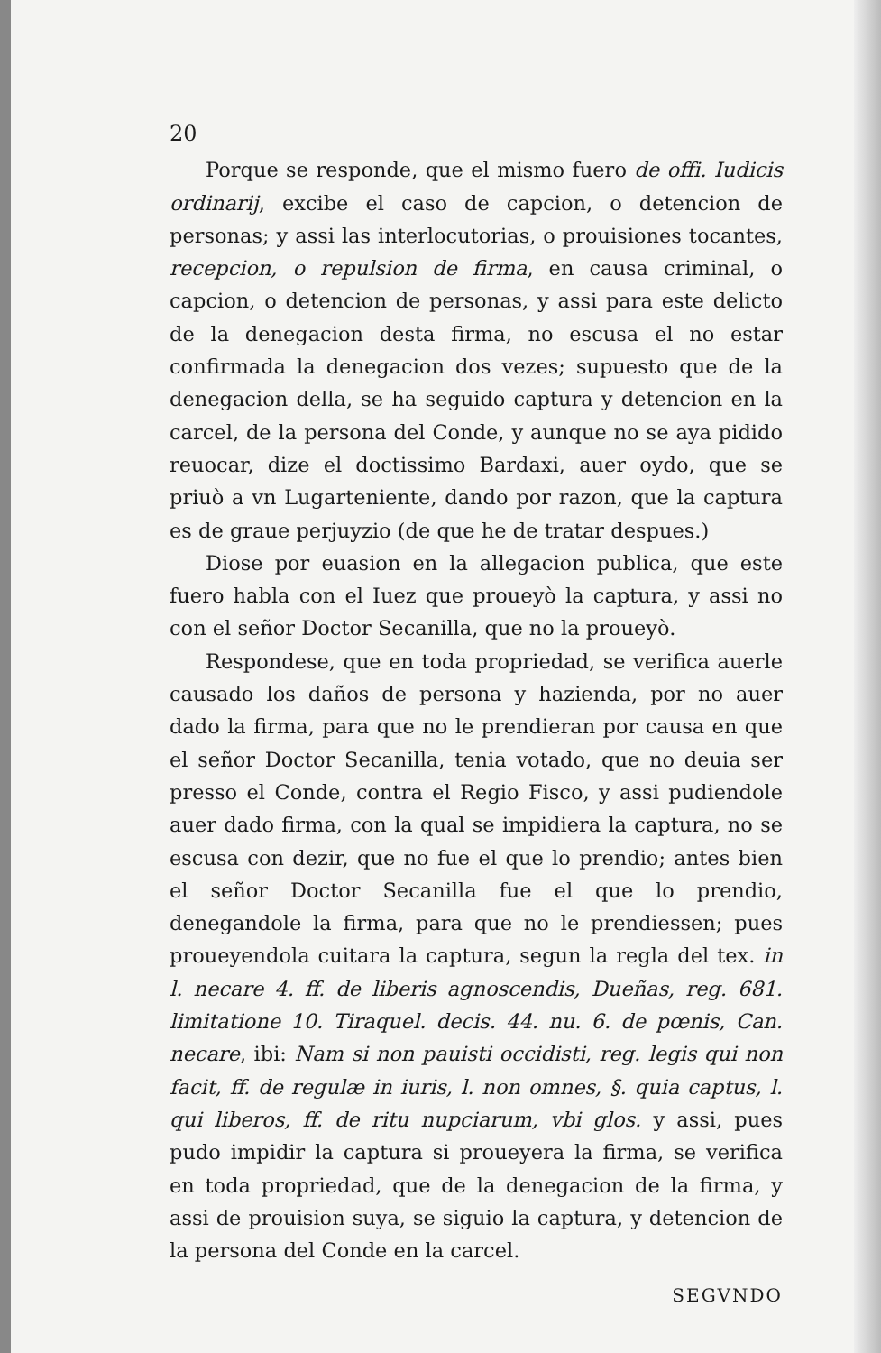20
Porque se responde, que el mismo fuero de offi. Iudicis ordinarij, excibe el caso de capcion, o detencion de personas; y assi las interlocutorias, o prouisiones tocantes, recepcion, o repulsion de firma, en causa criminal, o capcion, o detencion de personas, y assi para este delicto de la denegacion desta firma, no escusa el no estar confirmada la denegacion dos vezes; supuesto que de la denegacion della, se ha seguido captura y detencion en la carcel, de la persona del Conde, y aunque no se aya pidido reuocar, dize el doctissimo Bardaxi, auer oydo, que se priuò a vn Lugarteniente, dando por razon, que la captura es de graue perjuyzio (de que he de tratar despues.)
Diose por euasion en la allegacion publica, que este fuero habla con el Iuez que proueyò la captura, y assi no con el señor Doctor Secanilla, que no la proueyò.
Respondese, que en toda propriedad, se verifica auerle causado los daños de persona y hazienda, por no auer dado la firma, para que no le prendieran por causa en que el señor Doctor Secanilla, tenia votado, que no deuia ser presso el Conde, contra el Regio Fisco, y assi pudiendole auer dado firma, con la qual se impidiera la captura, no se escusa con dezir, que no fue el que lo prendio; antes bien el señor Doctor Secanilla fue el que lo prendio, denegandole la firma, para que no le prendiessen; pues proueyendola cuitara la captura, segun la regla del tex. in l. necare 4. ff. de liberis agnoscendis, Dueñas, reg. 681. limitatione 10. Tiraquel. decis. 44. nu. 6. de pœnis, Can. necare, ibi: Nam si non pauisti occidisti, reg. legis qui non facit, ff. de regulæ in iuris, l. non omnes, §. quia captus, l. qui liberos, ff. de ritu nupciarum, vbi glos. y assi, pues pudo impidir la captura si proueyera la firma, se verifica en toda propriedad, que de la denegacion de la firma, y assi de prouision suya, se siguio la captura, y detencion de la persona del Conde en la carcel.
SEGVNDO